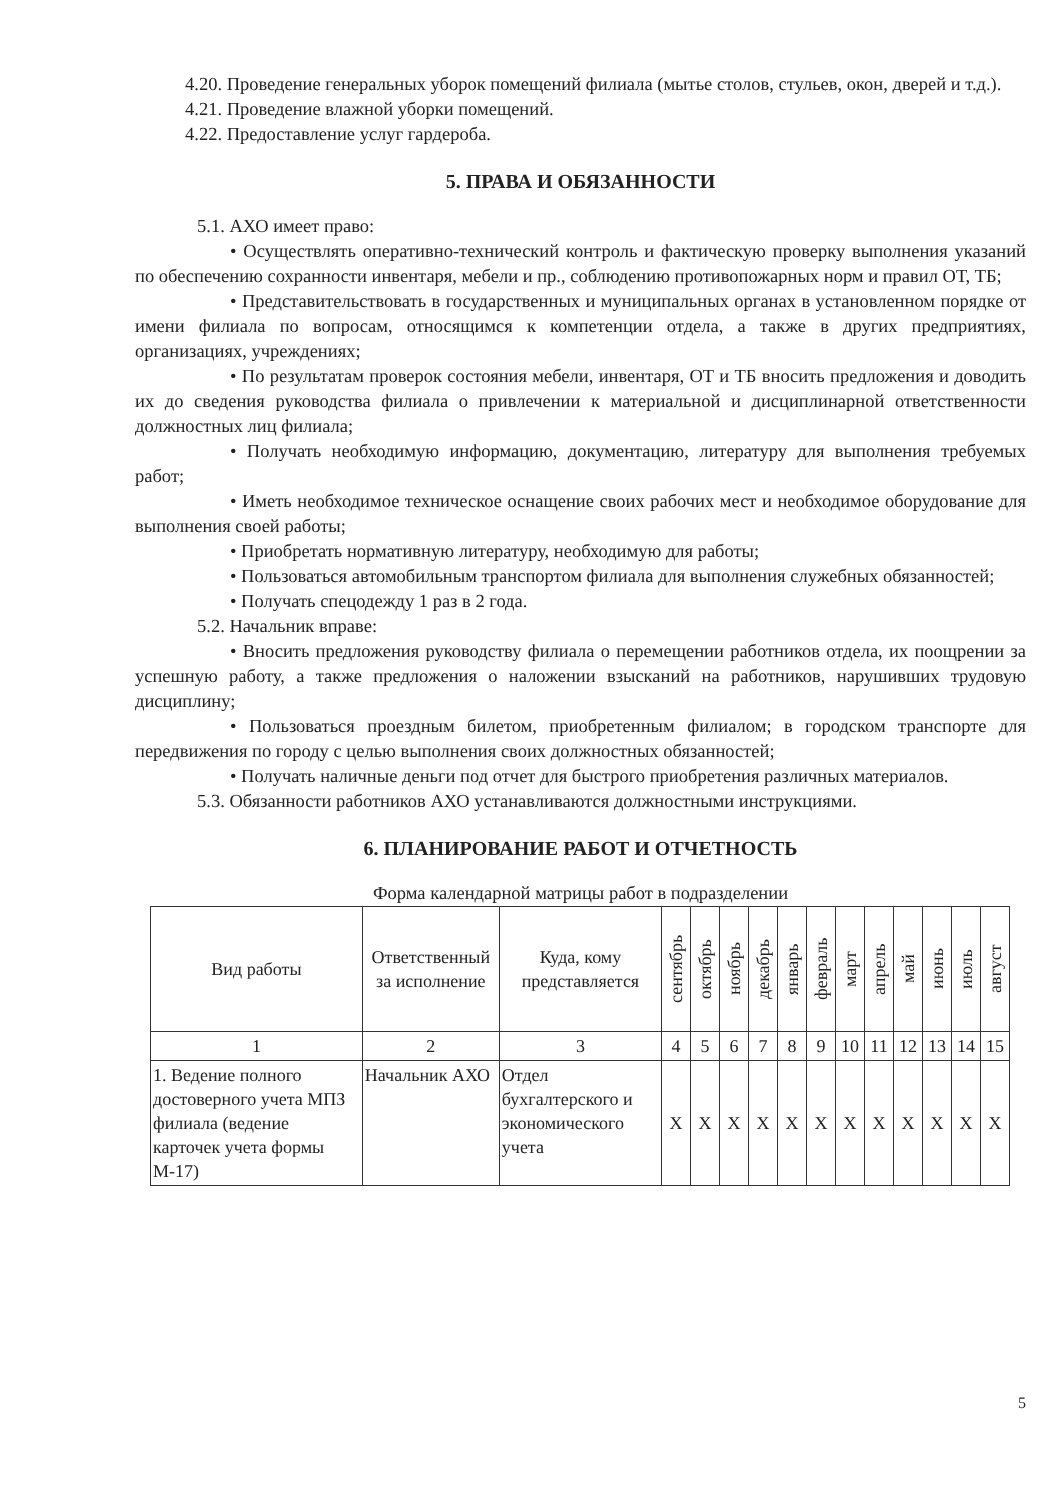4.20. Проведение генеральных уборок помещений филиала (мытье столов, стульев, окон, дверей и т.д.).
4.21. Проведение влажной уборки помещений.
4.22. Предоставление услуг гардероба.
5. ПРАВА И ОБЯЗАННОСТИ
5.1. АХО имеет право:
• Осуществлять оперативно-технический контроль и фактическую проверку выполнения указаний по обеспечению сохранности инвентаря, мебели и пр., соблюдению противопожарных норм и правил ОТ, ТБ;
• Представительствовать в государственных и муниципальных органах в установленном порядке от имени филиала по вопросам, относящимся к компетенции отдела, а также в других предприятиях, организациях, учреждениях;
• По результатам проверок состояния мебели, инвентаря, ОТ и ТБ вносить предложения и доводить их до сведения руководства филиала о привлечении к материальной и дисциплинарной ответственности должностных лиц филиала;
• Получать необходимую информацию, документацию, литературу для выполнения требуемых работ;
• Иметь необходимое техническое оснащение своих рабочих мест и необходимое оборудование для выполнения своей работы;
• Приобретать нормативную литературу, необходимую для работы;
• Пользоваться автомобильным транспортом филиала для выполнения служебных обязанностей;
• Получать спецодежду 1 раз в 2 года.
5.2. Начальник вправе:
• Вносить предложения руководству филиала о перемещении работников отдела, их поощрении за успешную работу, а также предложения о наложении взысканий на работников, нарушивших трудовую дисциплину;
• Пользоваться проездным билетом, приобретенным филиалом; в городском транспорте для передвижения по городу с целью выполнения своих должностных обязанностей;
• Получать наличные деньги под отчет для быстрого приобретения различных материалов.
5.3. Обязанности работников АХО устанавливаются должностными инструкциями.
6. ПЛАНИРОВАНИЕ РАБОТ И ОТЧЕТНОСТЬ
Форма календарной матрицы работ в подразделении
| Вид работы | Ответственный за исполнение | Куда, кому представляется | сентябрь | октябрь | ноябрь | декабрь | январь | февраль | март | апрель | май | июнь | июль | август |
| --- | --- | --- | --- | --- | --- | --- | --- | --- | --- | --- | --- | --- | --- | --- |
| 1 | 2 | 3 | 4 | 5 | 6 | 7 | 8 | 9 | 10 | 11 | 12 | 13 | 14 | 15 |
| 1. Ведение полного достоверного учета МПЗ филиала (ведение карточек учета формы М-17) | Начальник АХО | Отдел бухгалтерского и экономического учета | Х | Х | Х | Х | Х | Х | Х | Х | Х | Х | Х | Х |
5